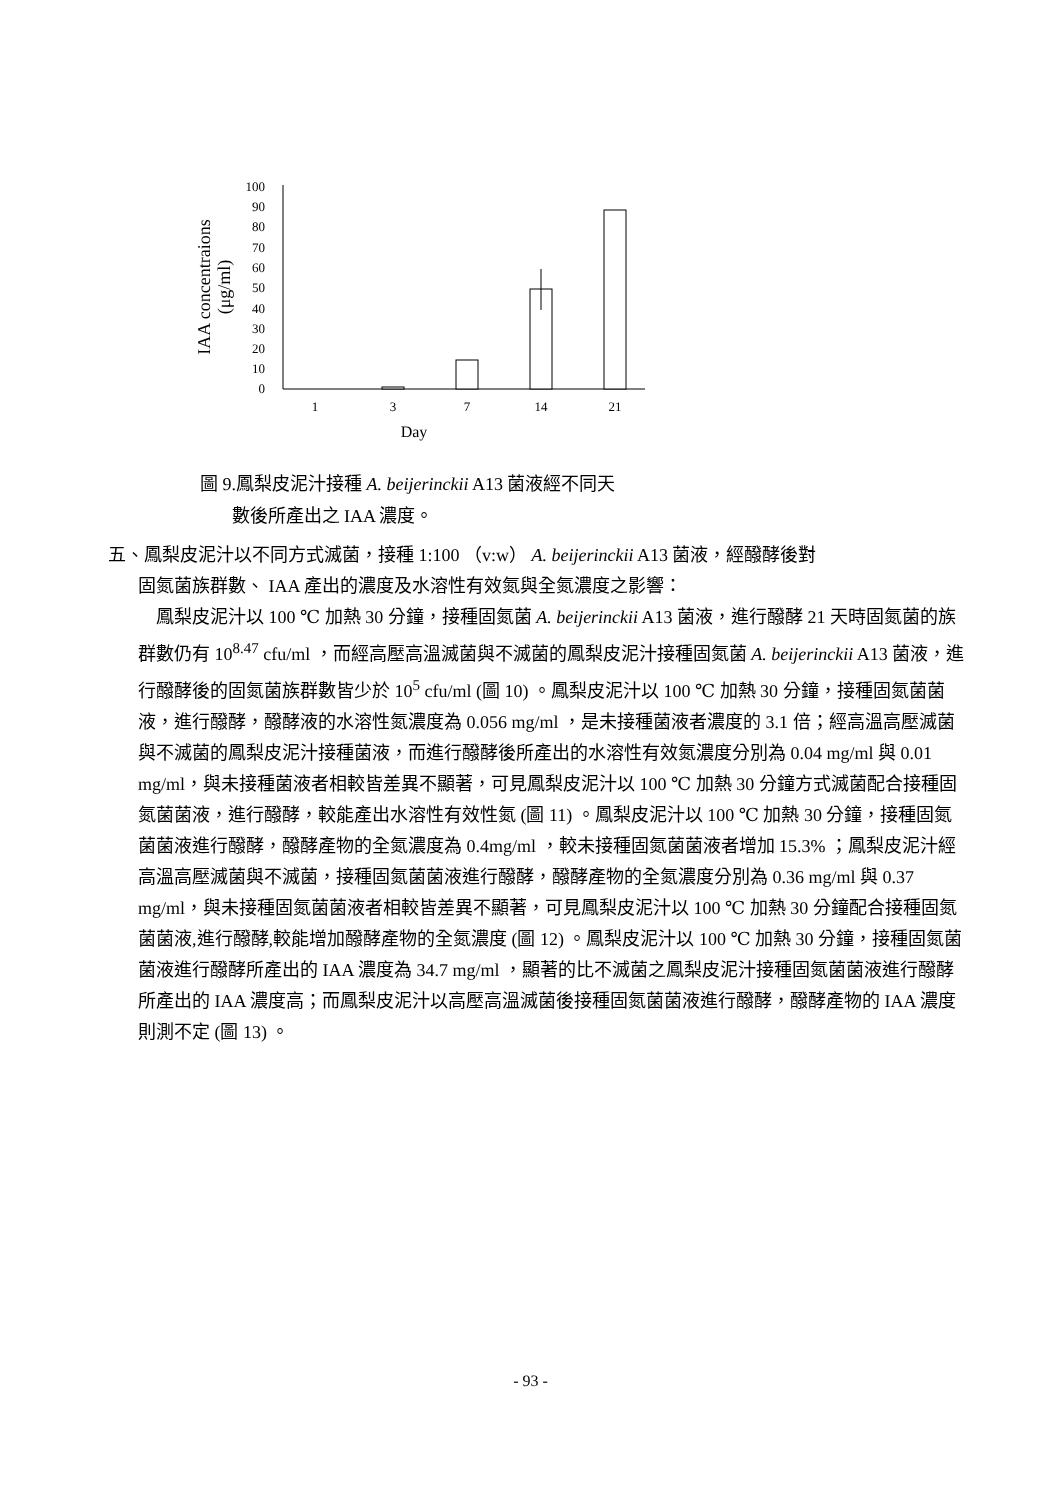100
90
80
70
60
50
40
30
20
10
0
1
3
7
14
21
Day
IAA concentraions
(μg/ml)
圖 9.鳳梨皮泥汁接種 A. beijerinckii A13 菌液經不同天
數後所產出之 IAA 濃度。
五、鳳梨皮泥汁以不同方式滅菌，接種 1:100 （v:w） A. beijerinckii A13 菌液，經醱酵後對
固氮菌族群數、 IAA 產出的濃度及水溶性有效氮與全氮濃度之影響：
鳳梨皮泥汁以 100 ℃ 加熱 30 分鐘，接種固氮菌 A. beijerinckii A13 菌液，進行醱酵 21 天時固氮菌的族群數仍有 10<sup>8.47</sup> cfu/ml ，而經高壓高溫滅菌與不滅菌的鳳梨皮泥汁接種固氮菌 A. beijerinckii A13 菌液，進行醱酵後的固氮菌族群數皆少於 10<sup>5</sup> cfu/ml (圖 10) 。鳳梨皮泥汁以 100 ℃ 加熱 30 分鐘，接種固氮菌菌液，進行醱酵，醱酵液的水溶性氮濃度為 0.056 mg/ml ，是未接種菌液者濃度的 3.1 倍；經高溫高壓滅菌與不滅菌的鳳梨皮泥汁接種菌液，而進行醱酵後所產出的水溶性有效氮濃度分別為 0.04 mg/ml 與 0.01 mg/ml，與未接種菌液者相較皆差異不顯著，可見鳳梨皮泥汁以 100 ℃ 加熱 30 分鐘方式滅菌配合接種固氮菌菌液，進行醱酵，較能產出水溶性有效性氮 (圖 11) 。鳳梨皮泥汁以 100 ℃ 加熱 30 分鐘，接種固氮菌菌液進行醱酵，醱酵產物的全氮濃度為 0.4mg/ml ，較未接種固氮菌菌液者增加 15.3% ；鳳梨皮泥汁經高溫高壓滅菌與不滅菌，接種固氮菌菌液進行醱酵，醱酵產物的全氮濃度分別為 0.36 mg/ml 與 0.37 mg/ml，與未接種固氮菌菌液者相較皆差異不顯著，可見鳳梨皮泥汁以 100 ℃ 加熱 30 分鐘配合接種固氮菌菌液,進行醱酵,較能增加醱酵產物的全氮濃度 (圖 12) 。鳳梨皮泥汁以 100 ℃ 加熱 30 分鐘，接種固氮菌菌液進行醱酵所產出的 IAA 濃度為 34.7 mg/ml ，顯著的比不滅菌之鳳梨皮泥汁接種固氮菌菌液進行醱酵所產出的 IAA 濃度高；而鳳梨皮泥汁以高壓高溫滅菌後接種固氮菌菌液進行醱酵，醱酵產物的 IAA 濃度則測不定 (圖 13) 。
- 93 -